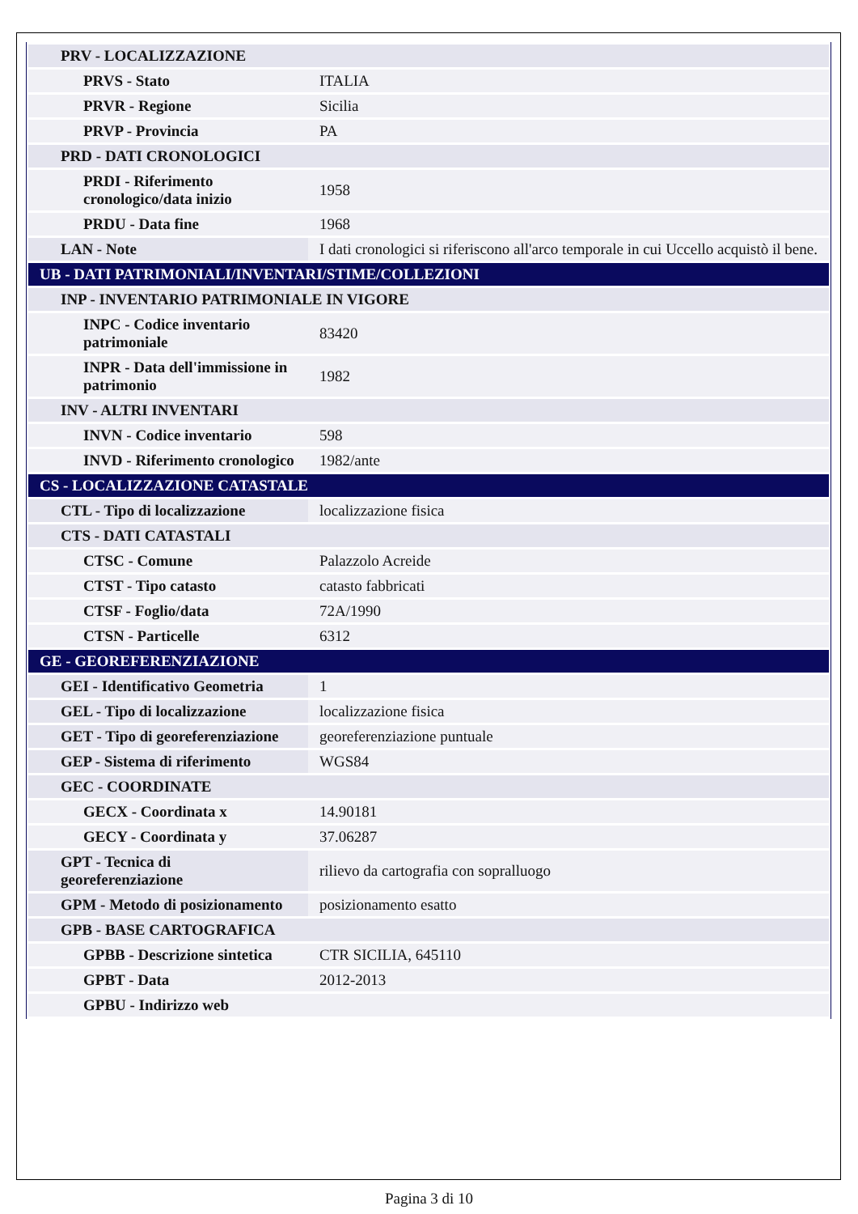| PRV - LOCALIZZAZIONE | |
| PRVS - Stato | ITALIA |
| PRVR - Regione | Sicilia |
| PRVP - Provincia | PA |
| PRD - DATI CRONOLOGICI | |
| PRDI - Riferimento cronologico/data inizio | 1958 |
| PRDU - Data fine | 1968 |
| LAN - Note | I dati cronologici si riferiscono all'arco temporale in cui Uccello acquistò il bene. |
| UB - DATI PATRIMONIALI/INVENTARI/STIME/COLLEZIONI | |
| INP - INVENTARIO PATRIMONIALE IN VIGORE | |
| INPC - Codice inventario patrimoniale | 83420 |
| INPR - Data dell'immissione in patrimonio | 1982 |
| INV - ALTRI INVENTARI | |
| INVN - Codice inventario | 598 |
| INVD - Riferimento cronologico | 1982/ante |
| CS - LOCALIZZAZIONE CATASTALE | |
| CTL - Tipo di localizzazione | localizzazione fisica |
| CTS - DATI CATASTALI | |
| CTSC - Comune | Palazzolo Acreide |
| CTST - Tipo catasto | catasto fabbricati |
| CTSF - Foglio/data | 72A/1990 |
| CTSN - Particelle | 6312 |
| GE - GEOREFERENZIAZIONE | |
| GEI - Identificativo Geometria | 1 |
| GEL - Tipo di localizzazione | localizzazione fisica |
| GET - Tipo di georeferenziazione | georeferenziazione puntuale |
| GEP - Sistema di riferimento | WGS84 |
| GEC - COORDINATE | |
| GECX - Coordinata x | 14.90181 |
| GECY - Coordinata y | 37.06287 |
| GPT - Tecnica di georeferenziazione | rilievo da cartografia con sopralluogo |
| GPM - Metodo di posizionamento | posizionamento esatto |
| GPB - BASE CARTOGRAFICA | |
| GPBB - Descrizione sintetica | CTR SICILIA, 645110 |
| GPBT - Data | 2012-2013 |
| GPBU - Indirizzo web | |
Pagina 3 di 10